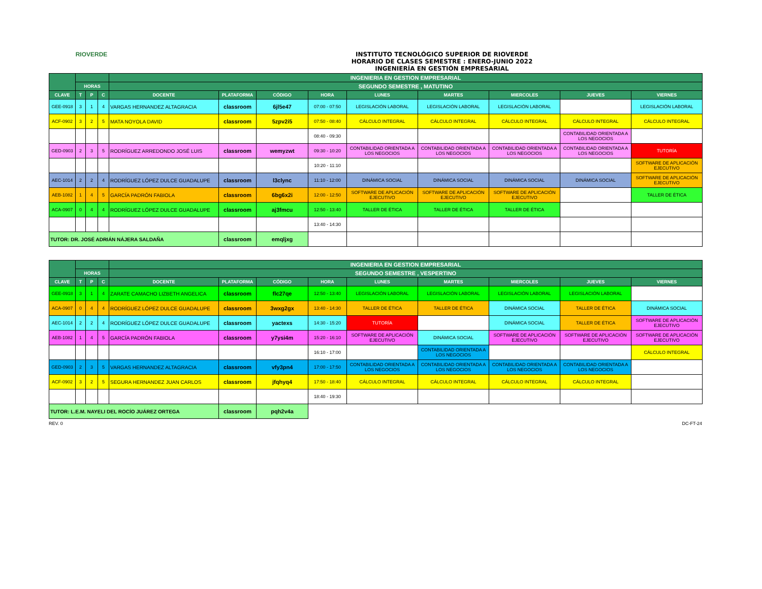RIOVERDE
INSTITUTO TECNOLÓGICO SUPERIOR DE RIOVERDE
HORARIO DE CLASES SEMESTRE : ENERO-JUNIO 2022
INGENIERÍA EN GESTIÓN EMPRESARIAL
| | | | | INGENIERIA EN GESTION EMPRESARIAL | | | | | | | | |
| | HORAS | | | SEGUNDO SEMESTRE , MATUTINO | | | | | | | | |
| CLAVE | T | P | C | DOCENTE | PLATAFORMA | CÓDIGO | HORA | LUNES | MARTES | MIERCOLES | JUEVES | VIERNES |
| GEE-0918 | 3 | 1 | 4 | VARGAS HERNANDEZ ALTAGRACIA | classroom | 6jl5e47 | 07:00 - 07:50 | LEGISLACIÓN LABORAL | LEGISLACIÓN LABORAL | LEGISLACIÓN LABORAL | | LEGISLACIÓN LABORAL |
| ACF-0902 | 3 | 2 | 5 | MATA NOYOLA DAVID | classroom | 5zpv2i5 | 07:50 - 08:40 | CÁLCULO INTEGRAL | CÁLCULO INTEGRAL | CÁLCULO INTEGRAL | CÁLCULO INTEGRAL | CÁLCULO INTEGRAL |
| | | | | | | | 08:40 - 09:30 | | | | CONTABILIDAD ORIENTADA A LOS NEGOCIOS | |
| GED-0903 | 2 | 3 | 5 | RODRÍGUEZ ARREDONDO JOSÉ LUIS | classroom | wemyzwt | 09:30 - 10:20 | CONTABILIDAD ORIENTADA A LOS NEGOCIOS | CONTABILIDAD ORIENTADA A LOS NEGOCIOS | CONTABILIDAD ORIENTADA A LOS NEGOCIOS | CONTABILIDAD ORIENTADA A LOS NEGOCIOS | TUTORÍA |
| | | | | | | | 10:20 - 11:10 | | | | | SOFTWARE DE APLICACIÓN EJECUTIVO |
| AEC-1014 | 2 | 2 | 4 | RODRÍGUEZ LÓPEZ DULCE GUADALUPE | classroom | l3clync | 11:10 - 12:00 | DINÁMICA SOCIAL | DINÁMICA SOCIAL | DINÁMICA SOCIAL | DINÁMICA SOCIAL | SOFTWARE DE APLICACIÓN EJECUTIVO |
| AEB-1082 | 1 | 4 | 5 | GARCÍA PADRÓN FABIOLA | classroom | 6bg6x2i | 12:00 - 12:50 | SOFTWARE DE APLICACIÓN EJECUTIVO | SOFTWARE DE APLICACIÓN EJECUTIVO | SOFTWARE DE APLICACIÓN EJECUTIVO | | TALLER DE ÉTICA |
| ACA-0907 | 0 | 4 | 4 | RODRÍGUEZ LÓPEZ DULCE GUADALUPE | classroom | aj3fmcu | 12:50 - 13:40 | TALLER DE ÉTICA | TALLER DE ÉTICA | TALLER DE ÉTICA | | |
| | | | | | | | 13:40 - 14:30 | | | | | |
| TUTOR: DR. JOSÉ ADRIÁN NÁJERA SALDAÑA | | | | | classroom | emqljxg | | | | | | |
| | | | | INGENIERIA EN GESTION EMPRESARIAL | | | | | | | | |
| | HORAS | | | SEGUNDO SEMESTRE , VESPERTINO | | | | | | | | |
| CLAVE | T | P | C | DOCENTE | PLATAFORMA | CÓDIGO | HORA | LUNES | MARTES | MIERCOLES | JUEVES | VIERNES |
| GEE-0918 | 3 | 1 | 4 | ZARATE CAMACHO LIZBETH ANGELICA | classroom | flc27qe | 12:50 - 13:40 | LEGISLACIÓN LABORAL | LEGISLACIÓN LABORAL | LEGISLACIÓN LABORAL | LEGISLACIÓN LABORAL | |
| ACA-0907 | 0 | 4 | 4 | RODRÍGUEZ LÓPEZ DULCE GUADALUPE | classroom | 3wxg2gx | 13:40 - 14:30 | TALLER DE ÉTICA | TALLER DE ÉTICA | DINÁMICA SOCIAL | TALLER DE ÉTICA | DINÁMICA SOCIAL |
| AEC-1014 | 2 | 2 | 4 | RODRÍGUEZ LÓPEZ DULCE GUADALUPE | classroom | yactexs | 14:30 - 15:20 | TUTORÍA | | DINÁMICA SOCIAL | TALLER DE ÉTICA | SOFTWARE DE APLICACIÓN EJECUTIVO |
| AEB-1082 | 1 | 4 | 5 | GARCÍA PADRÓN FABIOLA | classroom | y7ysi4m | 15:20 - 16:10 | SOFTWARE DE APLICACIÓN EJECUTIVO | DINÁMICA SOCIAL | SOFTWARE DE APLICACIÓN EJECUTIVO | SOFTWARE DE APLICACIÓN EJECUTIVO | SOFTWARE DE APLICACIÓN EJECUTIVO |
| | | | | | | | 16:10 - 17:00 | | CONTABILIDAD ORIENTADA A LOS NEGOCIOS | | | CÁLCULO INTEGRAL |
| GED-0903 | 2 | 3 | 5 | VARGAS HERNANDEZ ALTAGRACIA | classroom | vfy3pn4 | 17:00 - 17:50 | CONTABILIDAD ORIENTADA A LOS NEGOCIOS | CONTABILIDAD ORIENTADA A LOS NEGOCIOS | CONTABILIDAD ORIENTADA A LOS NEGOCIOS | CONTABILIDAD ORIENTADA A LOS NEGOCIOS | |
| ACF-0902 | 3 | 2 | 5 | SEGURA HERNANDEZ JUAN CARLOS | classroom | jfqhyq4 | 17:50 - 18:40 | CÁLCULO INTEGRAL | CÁLCULO INTEGRAL | CÁLCULO INTEGRAL | CÁLCULO INTEGRAL | |
| | | | | | | | 18:40 - 19:30 | | | | | |
| TUTOR: L.E.M. NAYELI DEL ROCÍO JUÁREZ ORTEGA | | | | | classroom | pqh2v4a | | | | | | |
REV. 0 DC-FT-24